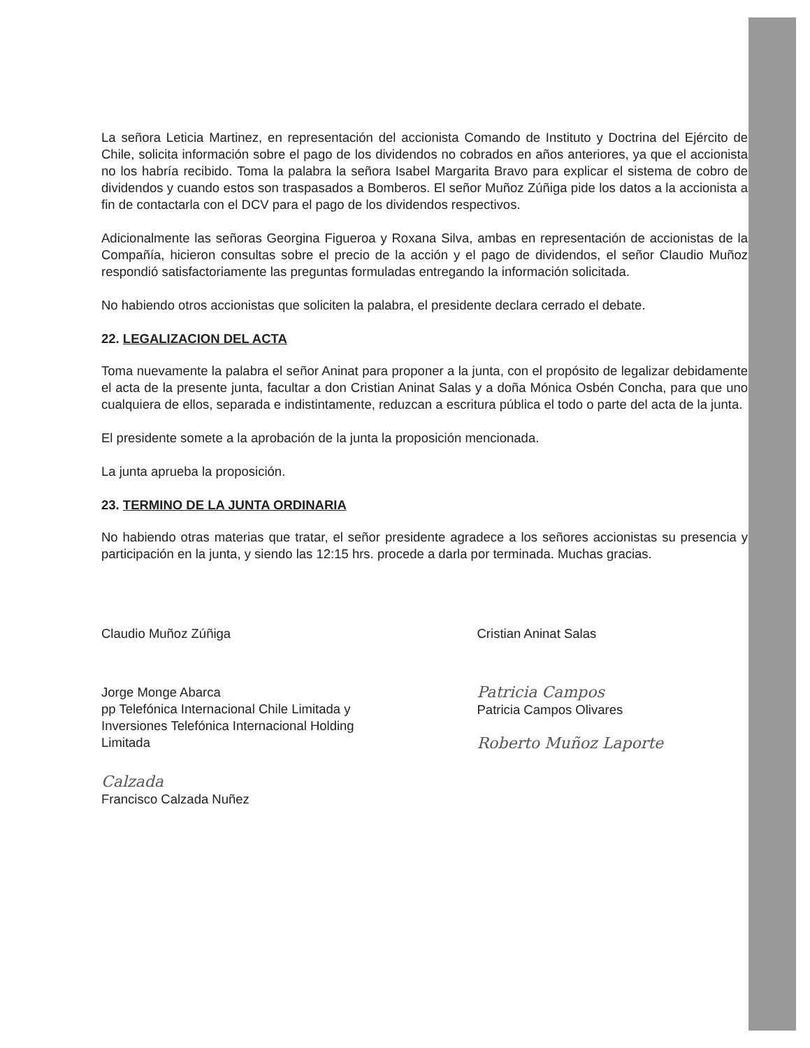La señora Leticia Martinez, en representación del accionista Comando de Instituto y Doctrina del Ejército de Chile, solicita información sobre el pago de los dividendos no cobrados en años anteriores, ya que el accionista no los habría recibido. Toma la palabra la señora Isabel Margarita Bravo para explicar el sistema de cobro de dividendos y cuando estos son traspasados a Bomberos. El señor Muñoz Zúñiga pide los datos a la accionista a fin de contactarla con el DCV para el pago de los dividendos respectivos.
Adicionalmente las señoras Georgina Figueroa y Roxana Silva, ambas en representación de accionistas de la Compañía, hicieron consultas sobre el precio de la acción y el pago de dividendos, el señor Claudio Muñoz respondió satisfactoriamente las preguntas formuladas entregando la información solicitada.
No habiendo otros accionistas que soliciten la palabra, el presidente declara cerrado el debate.
22. LEGALIZACION DEL ACTA
Toma nuevamente la palabra el señor Aninat para proponer a la junta, con el propósito de legalizar debidamente el acta de la presente junta, facultar a don Cristian Aninat Salas y a doña Mónica Osbén Concha, para que uno cualquiera de ellos, separada e indistintamente, reduzcan a escritura pública el todo o parte del acta de la junta.
El presidente somete a la aprobación de la junta la proposición mencionada.
La junta aprueba la proposición.
23. TERMINO DE LA JUNTA ORDINARIA
No habiendo otras materias que tratar, el señor presidente agradece a los señores accionistas su presencia y participación en la junta, y siendo las 12:15 hrs. procede a darla por terminada. Muchas gracias.
Claudio Muñoz Zúñiga Cristian Aninat Salas
Jorge Monge Abarca
pp Telefónica Internacional Chile Limitada y
Inversiones Telefónica Internacional Holding Limitada
Patricia Campos
Patricia Campos Olivares
Roberto Muñoz Laporte
Calzada
Francisco Calzada Nuñez